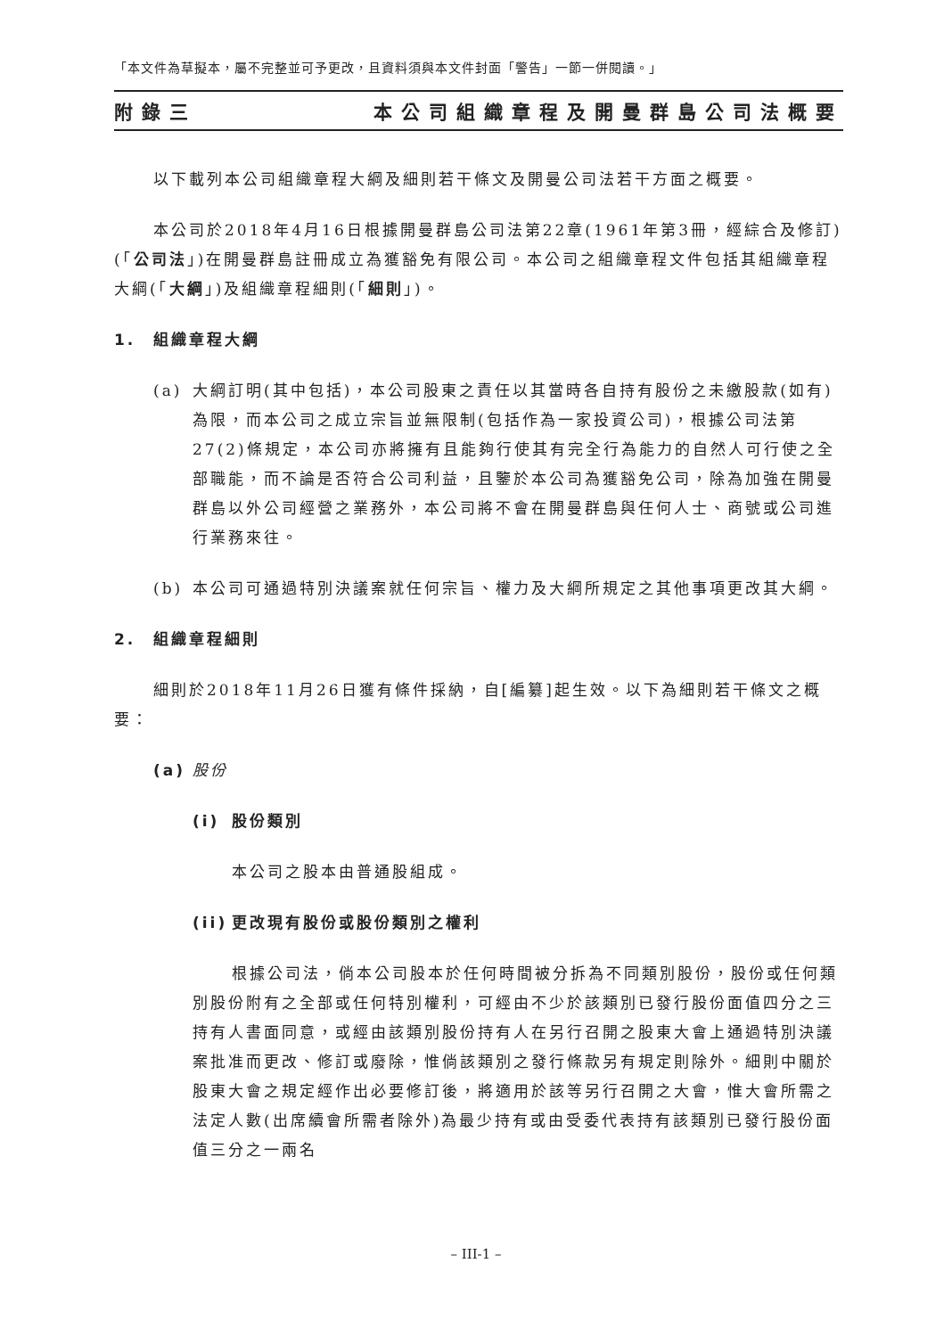「本文件為草擬本，屬不完整並可予更改，且資料須與本文件封面「警告」一節一併閱讀。」
附錄三 本公司組織章程及開曼群島公司法概要
以下載列本公司組織章程大綱及細則若干條文及開曼公司法若干方面之概要。
本公司於2018年4月16日根據開曼群島公司法第22章(1961年第3冊，經綜合及修訂)(「公司法」)在開曼群島註冊成立為獲豁免有限公司。本公司之組織章程文件包括其組織章程大綱(「大綱」)及組織章程細則(「細則」)。
1. 組織章程大綱
(a) 大綱訂明(其中包括)，本公司股東之責任以其當時各自持有股份之未繳股款(如有)為限，而本公司之成立宗旨並無限制(包括作為一家投資公司)，根據公司法第27(2)條規定，本公司亦將擁有且能夠行使其有完全行為能力的自然人可行使之全部職能，而不論是否符合公司利益，且鑒於本公司為獲豁免公司，除為加強在開曼群島以外公司經營之業務外，本公司將不會在開曼群島與任何人士、商號或公司進行業務來往。
(b) 本公司可通過特別決議案就任何宗旨、權力及大綱所規定之其他事項更改其大綱。
2. 組織章程細則
細則於2018年11月26日獲有條件採納，自[編纂]起生效。以下為細則若干條文之概要：
(a) 股份
(i) 股份類別
本公司之股本由普通股組成。
(ii)
更改現有股份或股份類別之權利
根據公司法，倘本公司股本於任何時間被分拆為不同類別股份，股份或任何類別股份附有之全部或任何特別權利，可經由不少於該類別已發行股份面值四分之三持有人書面同意，或經由該類別股份持有人在另行召開之股東大會上通過特別決議案批准而更改、修訂或廢除，惟倘該類別之發行條款另有規定則除外。細則中關於股東大會之規定經作出必要修訂後，將適用於該等另行召開之大會，惟大會所需之法定人數(出席續會所需者除外)為最少持有或由受委代表持有該類別已發行股份面值三分之一兩名
– III-1 –